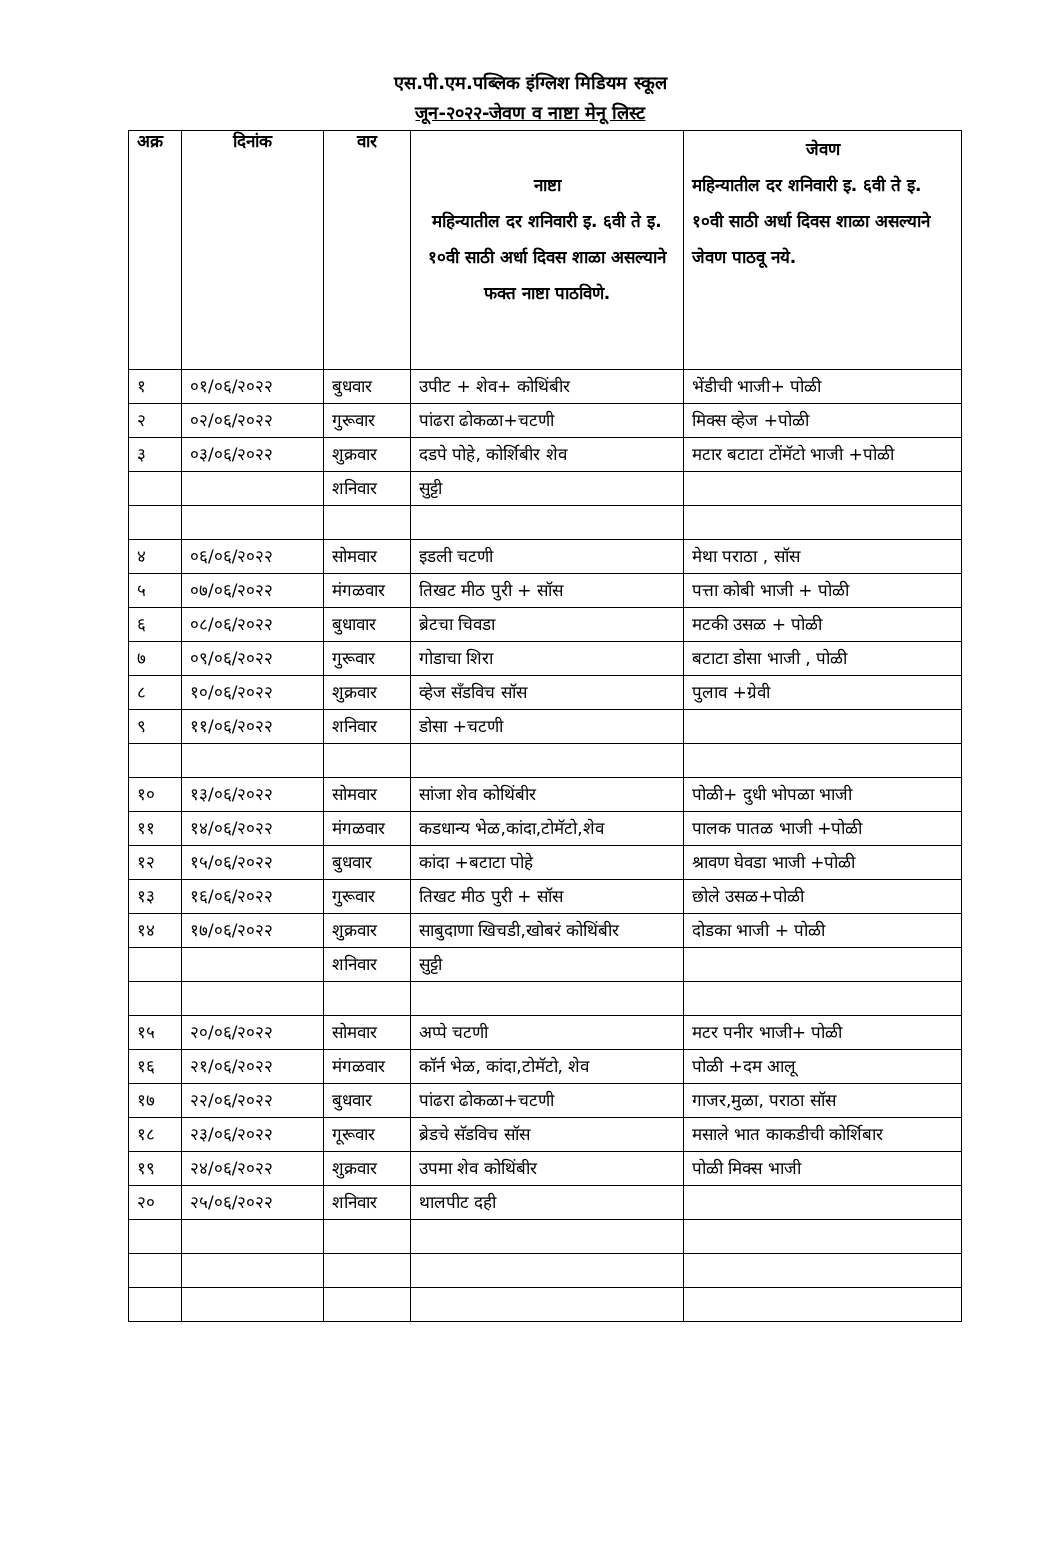एस.पी.एम.पब्लिक इंग्लिश मिडियम स्कूल
जून-२०२२-जेवण व नाष्टा मेनू लिस्ट
| अक्र | दिनांक | वार | नाष्टा महिन्यातील दर शनिवारी इ. ६वी ते इ. १०वी साठी अर्धा दिवस शाळा असल्याने फक्त नाष्टा पाठविणे. | जेवण महिन्यातील दर शनिवारी इ. ६वी ते इ. १०वी साठी अर्धा दिवस शाळा असल्याने जेवण पाठवू नये. |
| --- | --- | --- | --- | --- |
| १ | ०१/०६/२०२२ | बुधवार | उपीट + शेव+ कोथिंबीर | भेंडीची भाजी+ पोळी |
| २ | ०२/०६/२०२२ | गुरूवार | पांढरा ढोकळा+चटणी | मिक्स व्हेज +पोळी |
| ३ | ०३/०६/२०२२ | शुक्रवार | दडपे पोहे, कोर्शिबीर शेव | मटार बटाटा टोंमॅटो भाजी +पोळी |
| | | शनिवार | सुट्टी | |
| ४ | ०६/०६/२०२२ | सोमवार | इडली चटणी | मेथा पराठा , सॉस |
| ५ | ०७/०६/२०२२ | मंगळवार | तिखट मीठ पुरी + सॉस | पत्ता कोबी भाजी + पोळी |
| ६ | ०८/०६/२०२२ | बुधावार | ब्रेटचा चिवडा | मटकी उसळ + पोळी |
| ७ | ०९/०६/२०२२ | गुरूवार | गोडाचा शिरा | बटाटा डोसा भाजी , पोळी |
| ८ | १०/०६/२०२२ | शुक्रवार | व्हेज सॅंडविच सॉस | पुलाव +ग्रेवी |
| ९ | ११/०६/२०२२ | शनिवार | डोसा +चटणी | |
| १० | १३/०६/२०२२ | सोमवार | सांजा शेव कोथिंबीर | पोळी+ दुधी भोपळा भाजी |
| ११ | १४/०६/२०२२ | मंगळवार | कडधान्य भेळ,कांदा,टोमॅटो,शेव | पालक पातळ भाजी +पोळी |
| १२ | १५/०६/२०२२ | बुधवार | कांदा +बटाटा पोहे | श्रावण घेवडा भाजी +पोळी |
| १३ | १६/०६/२०२२ | गुरूवार | तिखट मीठ पुरी + सॉस | छोले उसळ+पोळी |
| १४ | १७/०६/२०२२ | शुक्रवार | साबुदाणा खिचडी,खोबरं कोथिंबीर | दोडका भाजी + पोळी |
| | | शनिवार | सुट्टी | |
| १५ | २०/०६/२०२२ | सोमवार | अप्पे चटणी | मटर पनीर भाजी+ पोळी |
| १६ | २१/०६/२०२२ | मंगळवार | कॉर्न भेळ, कांदा,टोमॅटो, शेव | पोळी +दम आलू |
| १७ | २२/०६/२०२२ | बुधवार | पांढरा ढोकळा+चटणी | गाजर,मुळा, पराठा सॉस |
| १८ | २३/०६/२०२२ | गूरूवार | ब्रेडचे सॅडविच सॉस | मसाले भात काकडीची कोर्शिबार |
| १९ | २४/०६/२०२२ | शुक्रवार | उपमा शेव कोथिंबीर | पोळी मिक्स भाजी |
| २० | २५/०६/२०२२ | शनिवार | थालपीट दही | |